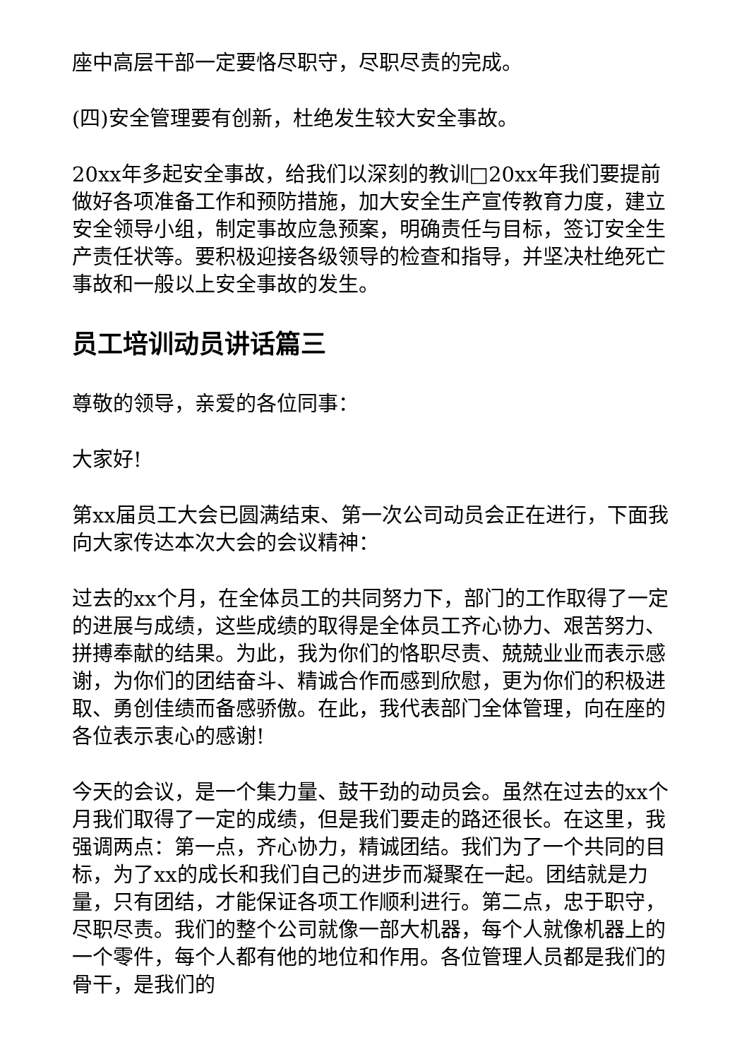座中高层干部一定要恪尽职守，尽职尽责的完成。
(四)安全管理要有创新，杜绝发生较大安全事故。
20xx年多起安全事故，给我们以深刻的教训□20xx年我们要提前做好各项准备工作和预防措施，加大安全生产宣传教育力度，建立安全领导小组，制定事故应急预案，明确责任与目标，签订安全生产责任状等。要积极迎接各级领导的检查和指导，并坚决杜绝死亡事故和一般以上安全事故的发生。
员工培训动员讲话篇三
尊敬的领导，亲爱的各位同事：
大家好!
第xx届员工大会已圆满结束、第一次公司动员会正在进行，下面我向大家传达本次大会的会议精神：
过去的xx个月，在全体员工的共同努力下，部门的工作取得了一定的进展与成绩，这些成绩的取得是全体员工齐心协力、艰苦努力、拼搏奉献的结果。为此，我为你们的恪职尽责、兢兢业业而表示感谢，为你们的团结奋斗、精诚合作而感到欣慰，更为你们的积极进取、勇创佳绩而备感骄傲。在此，我代表部门全体管理，向在座的各位表示衷心的感谢!
今天的会议，是一个集力量、鼓干劲的动员会。虽然在过去的xx个月我们取得了一定的成绩，但是我们要走的路还很长。在这里，我强调两点：第一点，齐心协力，精诚团结。我们为了一个共同的目标，为了xx的成长和我们自己的进步而凝聚在一起。团结就是力量，只有团结，才能保证各项工作顺利进行。第二点，忠于职守，尽职尽责。我们的整个公司就像一部大机器，每个人就像机器上的一个零件，每个人都有他的地位和作用。各位管理人员都是我们的骨干，是我们的